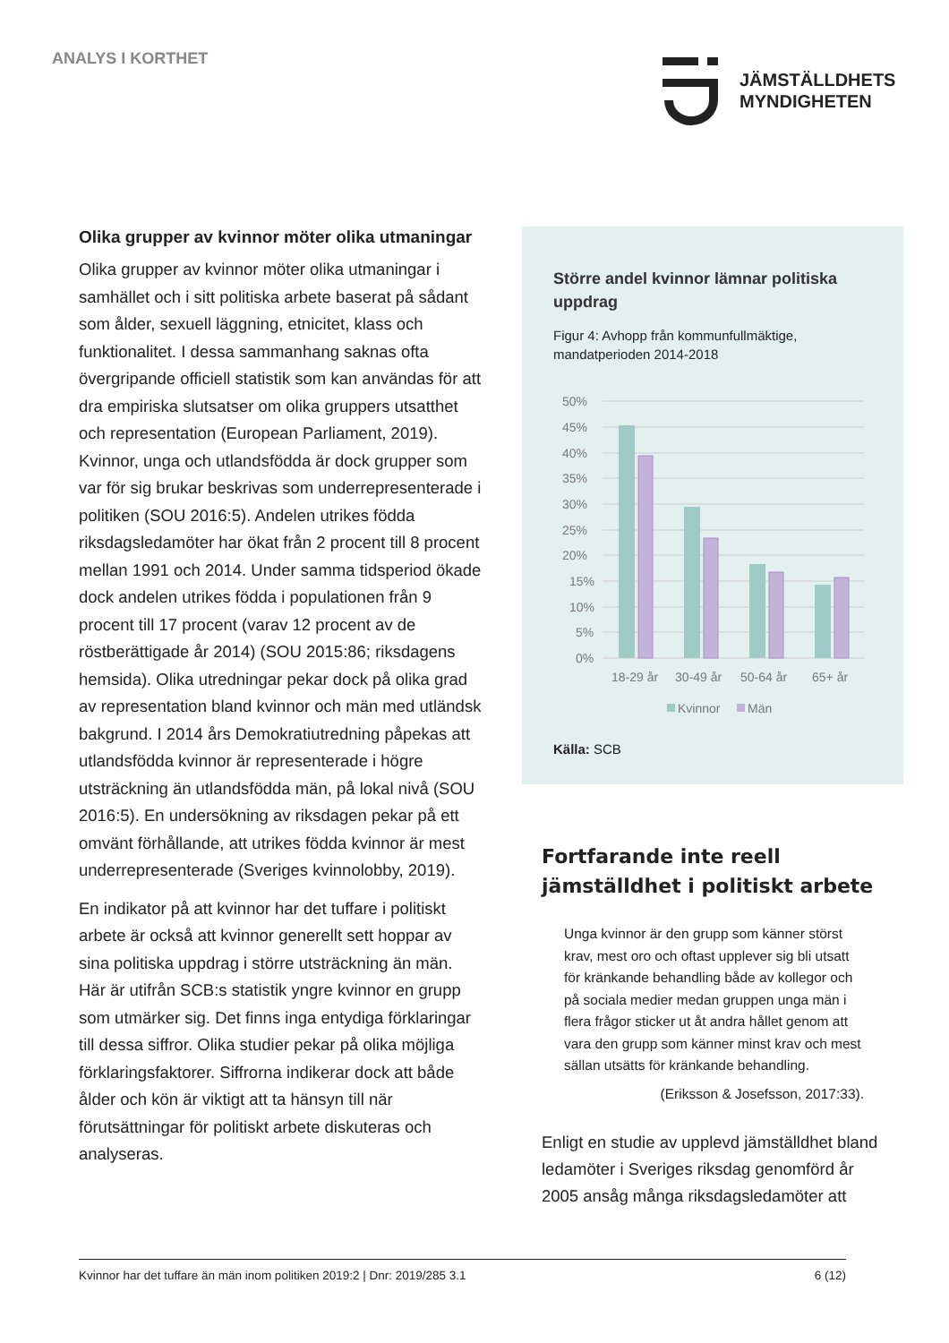ANALYS I KORTHET
JÄMSTÄLLDHETS
MYNDIGHETEN
Olika grupper av kvinnor möter olika utmaningar
Olika grupper av kvinnor möter olika utmaningar i samhället och i sitt politiska arbete baserat på sådant som ålder, sexuell läggning, etnicitet, klass och funktionalitet. I dessa sammanhang saknas ofta övergripande officiell statistik som kan användas för att dra empiriska slutsatser om olika gruppers utsatthet och representation (European Parliament, 2019). Kvinnor, unga och utlandsfödda är dock grupper som var för sig brukar beskrivas som underrepresenterade i politiken (SOU 2016:5). Andelen utrikes födda riksdagsledamöter har ökat från 2 procent till 8 procent mellan 1991 och 2014. Under samma tidsperiod ökade dock andelen utrikes födda i populationen från 9 procent till 17 procent (varav 12 procent av de röstberättigade år 2014) (SOU 2015:86; riksdagens hemsida). Olika utredningar pekar dock på olika grad av representation bland kvinnor och män med utländsk bakgrund. I 2014 års Demokratiutredning påpekas att utlandsfödda kvinnor är representerade i högre utsträckning än utlandsfödda män, på lokal nivå (SOU 2016:5). En undersökning av riksdagen pekar på ett omvänt förhållande, att utrikes födda kvinnor är mest underrepresenterade (Sveriges kvinnolobby, 2019).
En indikator på att kvinnor har det tuffare i politiskt arbete är också att kvinnor generellt sett hoppar av sina politiska uppdrag i större utsträckning än män. Här är utifrån SCB:s statistik yngre kvinnor en grupp som utmärker sig. Det finns inga entydiga förklaringar till dessa siffror. Olika studier pekar på olika möjliga förklaringsfaktorer. Siffrorna indikerar dock att både ålder och kön är viktigt att ta hänsyn till när förutsättningar för politiskt arbete diskuteras och analyseras.
Större andel kvinnor lämnar politiska uppdrag
Figur 4: Avhopp från kommunfullmäktige, mandatperioden 2014-2018
50%
45%
40%
35%
30%
25%
20%
15%
10%
5%
0%
18-29 år
30-49 år
50-64 år
65+ år
Kvinnor
Män
Källa: SCB
Fortfarande inte reell jämställdhet i politiskt arbete
Unga kvinnor är den grupp som känner störst krav, mest oro och oftast upplever sig bli utsatt för kränkande behandling både av kollegor och på sociala medier medan gruppen unga män i flera frågor sticker ut åt andra hållet genom att vara den grupp som känner minst krav och mest sällan utsätts för kränkande behandling.
(Eriksson & Josefsson, 2017:33).
Enligt en studie av upplevd jämställdhet bland ledamöter i Sveriges riksdag genomförd år 2005 ansåg många riksdagsledamöter att
Kvinnor har det tuffare än män inom politiken 2019:2 | Dnr: 2019/285 3.1 6 (12)